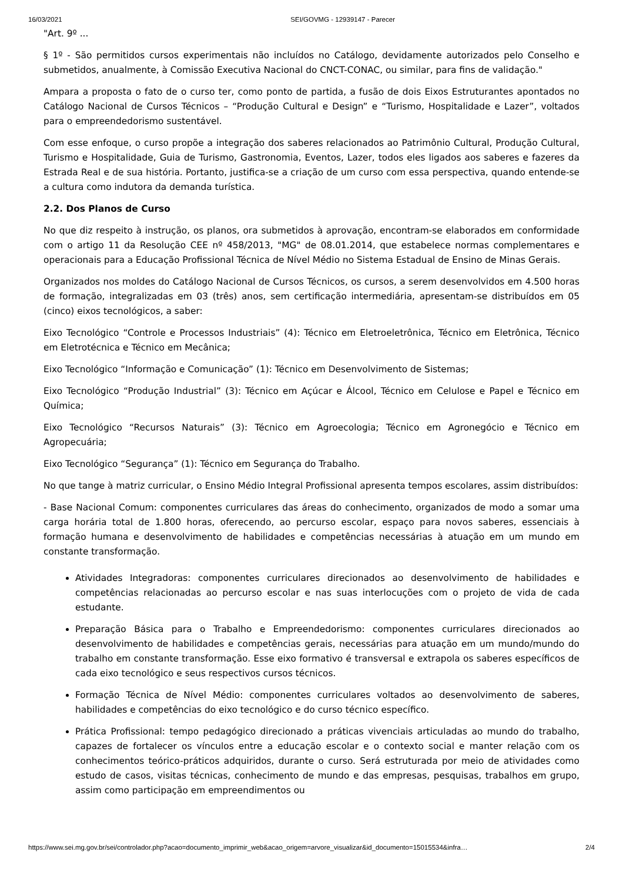16/03/2021 SEI/GOVMG - 12939147 - Parecer
"Art. 9º ...
§ 1º - São permitidos cursos experimentais não incluídos no Catálogo, devidamente autorizados pelo Conselho e submetidos, anualmente, à Comissão Executiva Nacional do CNCT-CONAC, ou similar, para fins de validação."
Ampara a proposta o fato de o curso ter, como ponto de partida, a fusão de dois Eixos Estruturantes apontados no Catálogo Nacional de Cursos Técnicos – “Produção Cultural e Design” e “Turismo, Hospitalidade e Lazer”, voltados para o empreendedorismo sustentável.
Com esse enfoque, o curso propõe a integração dos saberes relacionados ao Patrimônio Cultural, Produção Cultural, Turismo e Hospitalidade, Guia de Turismo, Gastronomia, Eventos, Lazer, todos eles ligados aos saberes e fazeres da Estrada Real e de sua história. Portanto, justifica-se a criação de um curso com essa perspectiva, quando entende-se a cultura como indutora da demanda turística.
2.2. Dos Planos de Curso
No que diz respeito à instrução, os planos, ora submetidos à aprovação, encontram-se elaborados em conformidade com o artigo 11 da Resolução CEE nº 458/2013, "MG" de 08.01.2014, que estabelece normas complementares e operacionais para a Educação Profissional Técnica de Nível Médio no Sistema Estadual de Ensino de Minas Gerais.
Organizados nos moldes do Catálogo Nacional de Cursos Técnicos, os cursos, a serem desenvolvidos em 4.500 horas de formação, integralizadas em 03 (três) anos, sem certificação intermediária, apresentam-se distribuídos em 05 (cinco) eixos tecnológicos, a saber:
Eixo Tecnológico “Controle e Processos Industriais” (4): Técnico em Eletroeletrônica, Técnico em Eletrônica, Técnico em Eletrotécnica e Técnico em Mecânica;
Eixo Tecnológico “Informação e Comunicação” (1): Técnico em Desenvolvimento de Sistemas;
Eixo Tecnológico “Produção Industrial” (3): Técnico em Açúcar e Álcool, Técnico em Celulose e Papel e Técnico em Química;
Eixo Tecnológico “Recursos Naturais” (3): Técnico em Agroecologia; Técnico em Agronegócio e Técnico em Agropecuária;
Eixo Tecnológico “Segurança” (1): Técnico em Segurança do Trabalho.
No que tange à matriz curricular, o Ensino Médio Integral Profissional apresenta tempos escolares, assim distribuídos:
- Base Nacional Comum: componentes curriculares das áreas do conhecimento, organizados de modo a somar uma carga horária total de 1.800 horas, oferecendo, ao percurso escolar, espaço para novos saberes, essenciais à formação humana e desenvolvimento de habilidades e competências necessárias à atuação em um mundo em constante transformação.
Atividades Integradoras: componentes curriculares direcionados ao desenvolvimento de habilidades e competências relacionadas ao percurso escolar e nas suas interlocuções com o projeto de vida de cada estudante.
Preparação Básica para o Trabalho e Empreendedorismo: componentes curriculares direcionados ao desenvolvimento de habilidades e competências gerais, necessárias para atuação em um mundo/mundo do trabalho em constante transformação. Esse eixo formativo é transversal e extrapola os saberes específicos de cada eixo tecnológico e seus respectivos cursos técnicos.
Formação Técnica de Nível Médio: componentes curriculares voltados ao desenvolvimento de saberes, habilidades e competências do eixo tecnológico e do curso técnico específico.
Prática Profissional: tempo pedagógico direcionado a práticas vivenciais articuladas ao mundo do trabalho, capazes de fortalecer os vínculos entre a educação escolar e o contexto social e manter relação com os conhecimentos teórico-práticos adquiridos, durante o curso. Será estruturada por meio de atividades como estudo de casos, visitas técnicas, conhecimento de mundo e das empresas, pesquisas, trabalhos em grupo, assim como participação em empreendimentos ou
https://www.sei.mg.gov.br/sei/controlador.php?acao=documento_imprimir_web&acao_origem=arvore_visualizar&id_documento=15015534&infra… 2/4